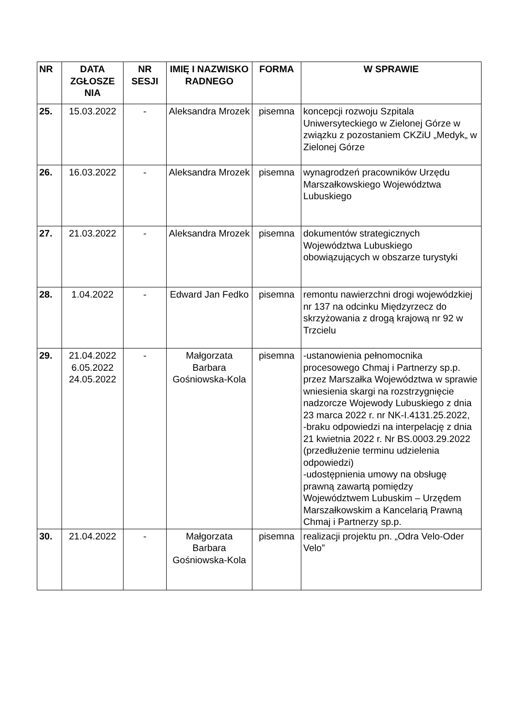| NR | DATA ZGŁOSZE NIA | NR SESJI | IMIĘ I NAZWISKO RADNEGO | FORMA | W SPRAWIE |
| --- | --- | --- | --- | --- | --- |
| 25. | 15.03.2022 | - | Aleksandra Mrozek | pisemna | koncepcji rozwoju Szpitala Uniwersyteckiego w Zielonej Górze w związku z pozostaniem CKZiU „Medyk„ w Zielonej Górze |
| 26. | 16.03.2022 | - | Aleksandra Mrozek | pisemna | wynagrodzeń pracowników Urzędu Marszałkowskiego Województwa Lubuskiego |
| 27. | 21.03.2022 | - | Aleksandra Mrozek | pisemna | dokumentów strategicznych Województwa Lubuskiego obowiązujących w obszarze turystyki |
| 28. | 1.04.2022 | - | Edward Jan Fedko | pisemna | remontu nawierzchni drogi wojewódzkiej nr 137 na odcinku Międzyrzecz do skrzyżowania z drogą krajową nr 92 w Trzcielu |
| 29. | 21.04.2022 6.05.2022 24.05.2022 | - | Małgorzata Barbara Gośniowska-Kola | pisemna | -ustanowienia pełnomocnika procesowego Chmaj i Partnerzy sp.p. przez Marszałka Województwa w sprawie wniesienia skargi na rozstrzygnięcie nadzorcze Wojewody Lubuskiego z dnia 23 marca 2022 r. nr NK-I.4131.25.2022, -braku odpowiedzi na interpelację z dnia 21 kwietnia 2022 r. Nr BS.0003.29.2022 (przedłużenie terminu udzielenia odpowiedzi) -udostępnienia umowy na obsługę prawną zawartą pomiędzy Województwem Lubuskim – Urzędem Marszałkowskim a Kancelarią Prawną Chmaj i Partnerzy sp.p. |
| 30. | 21.04.2022 | - | Małgorzata Barbara Gośniowska-Kola | pisemna | realizacji projektu pn. „Odra Velo-Oder Velo” |